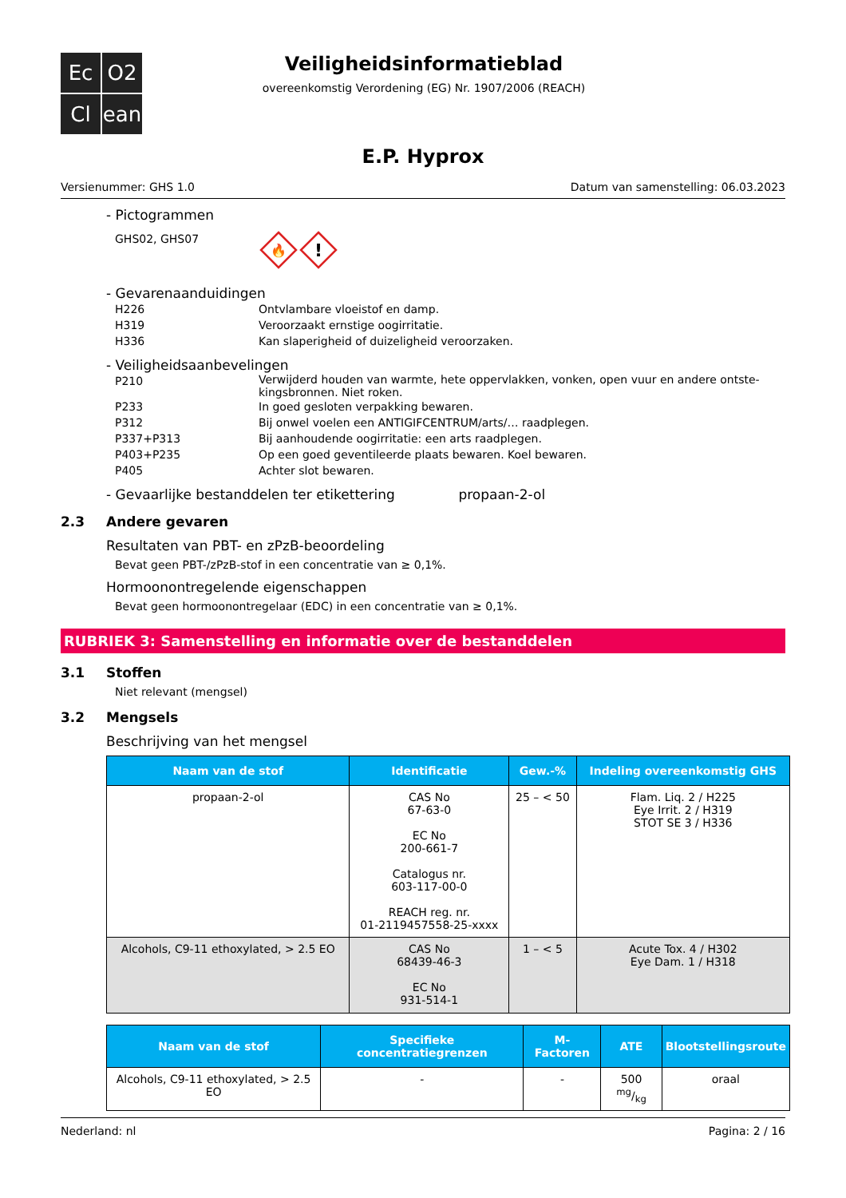Ec
O2
Cl
ean
Veiligheidsinformatieblad
overeenkomstig Verordening (EG) Nr. 1907/2006 (REACH)
E.P. Hyprox
Versienummer: GHS 1.0 Datum van samenstelling: 06.03.2023
- Pictogrammen
GHS02, GHS07
🔥
!
- Gevarenaanduidingen
H226
Ontvlambare vloeistof en damp.
H319
Veroorzaakt ernstige oogirritatie.
H336
Kan slaperigheid of duizeligheid veroorzaken.
- Veiligheidsaanbevelingen
P210
Verwijderd houden van warmte, hete oppervlakken, vonken, open vuur en andere ontste-kingsbronnen. Niet roken.
P233
In goed gesloten verpakking bewaren.
P312
Bij onwel voelen een ANTIGIFCENTRUM/arts/… raadplegen.
P337+P313
Bij aanhoudende oogirritatie: een arts raadplegen.
P403+P235
Op een goed geventileerde plaats bewaren. Koel bewaren.
P405
Achter slot bewaren.
- Gevaarlijke bestanddelen ter etikettering propaan-2-ol
2.3 Andere gevaren
Resultaten van PBT- en zPzB-beoordeling
Bevat geen PBT-/zPzB-stof in een concentratie van ≥ 0,1%.
Hormoonontregelende eigenschappen
Bevat geen hormoonontregelaar (EDC) in een concentratie van ≥ 0,1%.
RUBRIEK 3: Samenstelling en informatie over de bestanddelen
3.1 Stoffen
Niet relevant (mengsel)
3.2 Mengsels
Beschrijving van het mengsel
| Naam van de stof | Identificatie | Gew.-% | Indeling overeenkomstig GHS |
| --- | --- | --- | --- |
| propaan-2-ol | CAS No 67-63-0 EC No 200-661-7 Catalogus nr. 603-117-00-0 REACH reg. nr. 01-2119457558-25-xxxx | 25 – < 50 | Flam. Liq. 2 / H225 Eye Irrit. 2 / H319 STOT SE 3 / H336 |
| Alcohols, C9-11 ethoxylated, > 2.5 EO | CAS No 68439-46-3 EC No 931-514-1 | 1 – < 5 | Acute Tox. 4 / H302 Eye Dam. 1 / H318 |
| Naam van de stof | Specifieke concentratiegrenzen | M-Factoren | ATE | Blootstellingsroute |
| --- | --- | --- | --- | --- |
| Alcohols, C9-11 ethoxylated, > 2.5 EO | - | - | 500 mg/kg | oraal |
Nederland: nl Pagina: 2 / 16